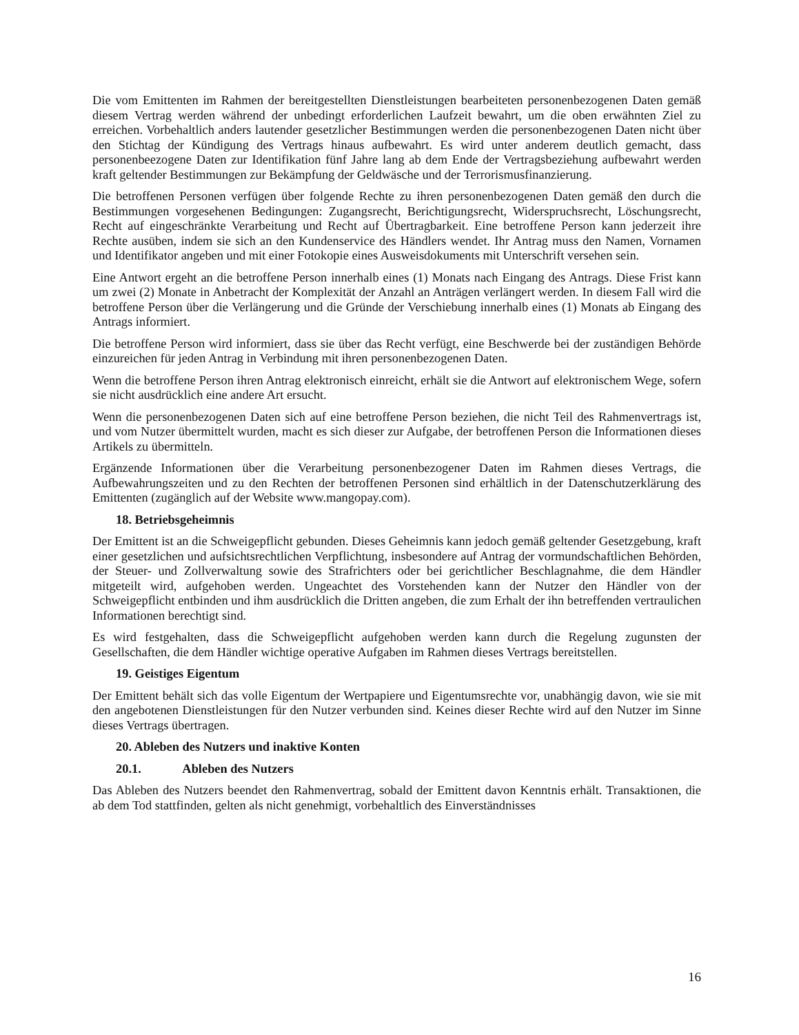Die vom Emittenten im Rahmen der bereitgestellten Dienstleistungen bearbeiteten personenbezogenen Daten gemäß diesem Vertrag werden während der unbedingt erforderlichen Laufzeit bewahrt, um die oben erwähnten Ziel zu erreichen. Vorbehaltlich anders lautender gesetzlicher Bestimmungen werden die personenbezogenen Daten nicht über den Stichtag der Kündigung des Vertrags hinaus aufbewahrt. Es wird unter anderem deutlich gemacht, dass personenbeezogene Daten zur Identifikation fünf Jahre lang ab dem Ende der Vertragsbeziehung aufbewahrt werden kraft geltender Bestimmungen zur Bekämpfung der Geldwäsche und der Terrorismusfinanzierung.
Die betroffenen Personen verfügen über folgende Rechte zu ihren personenbezogenen Daten gemäß den durch die Bestimmungen vorgesehenen Bedingungen: Zugangsrecht, Berichtigungsrecht, Widerspruchsrecht, Löschungsrecht, Recht auf eingeschränkte Verarbeitung und Recht auf Übertragbarkeit. Eine betroffene Person kann jederzeit ihre Rechte ausüben, indem sie sich an den Kundenservice des Händlers wendet. Ihr Antrag muss den Namen, Vornamen und Identifikator angeben und mit einer Fotokopie eines Ausweisdokuments mit Unterschrift versehen sein.
Eine Antwort ergeht an die betroffene Person innerhalb eines (1) Monats nach Eingang des Antrags. Diese Frist kann um zwei (2) Monate in Anbetracht der Komplexität der Anzahl an Anträgen verlängert werden. In diesem Fall wird die betroffene Person über die Verlängerung und die Gründe der Verschiebung innerhalb eines (1) Monats ab Eingang des Antrags informiert.
Die betroffene Person wird informiert, dass sie über das Recht verfügt, eine Beschwerde bei der zuständigen Behörde einzureichen für jeden Antrag in Verbindung mit ihren personenbezogenen Daten.
Wenn die betroffene Person ihren Antrag elektronisch einreicht, erhält sie die Antwort auf elektronischem Wege, sofern sie nicht ausdrücklich eine andere Art ersucht.
Wenn die personenbezogenen Daten sich auf eine betroffene Person beziehen, die nicht Teil des Rahmenvertrags ist, und vom Nutzer übermittelt wurden, macht es sich dieser zur Aufgabe, der betroffenen Person die Informationen dieses Artikels zu übermitteln.
Ergänzende Informationen über die Verarbeitung personenbezogener Daten im Rahmen dieses Vertrags, die Aufbewahrungszeiten und zu den Rechten der betroffenen Personen sind erhältlich in der Datenschutzerklärung des Emittenten (zugänglich auf der Website www.mangopay.com).
18. Betriebsgeheimnis
Der Emittent ist an die Schweigepflicht gebunden. Dieses Geheimnis kann jedoch gemäß geltender Gesetzgebung, kraft einer gesetzlichen und aufsichtsrechtlichen Verpflichtung, insbesondere auf Antrag der vormundschaftlichen Behörden, der Steuer- und Zollverwaltung sowie des Strafrichters oder bei gerichtlicher Beschlagnahme, die dem Händler mitgeteilt wird, aufgehoben werden. Ungeachtet des Vorstehenden kann der Nutzer den Händler von der Schweigepflicht entbinden und ihm ausdrücklich die Dritten angeben, die zum Erhalt der ihn betreffenden vertraulichen Informationen berechtigt sind.
Es wird festgehalten, dass die Schweigepflicht aufgehoben werden kann durch die Regelung zugunsten der Gesellschaften, die dem Händler wichtige operative Aufgaben im Rahmen dieses Vertrags bereitstellen.
19. Geistiges Eigentum
Der Emittent behält sich das volle Eigentum der Wertpapiere und Eigentumsrechte vor, unabhängig davon, wie sie mit den angebotenen Dienstleistungen für den Nutzer verbunden sind. Keines dieser Rechte wird auf den Nutzer im Sinne dieses Vertrags übertragen.
20. Ableben des Nutzers und inaktive Konten
20.1. Ableben des Nutzers
Das Ableben des Nutzers beendet den Rahmenvertrag, sobald der Emittent davon Kenntnis erhält. Transaktionen, die ab dem Tod stattfinden, gelten als nicht genehmigt, vorbehaltlich des Einverständnisses
16